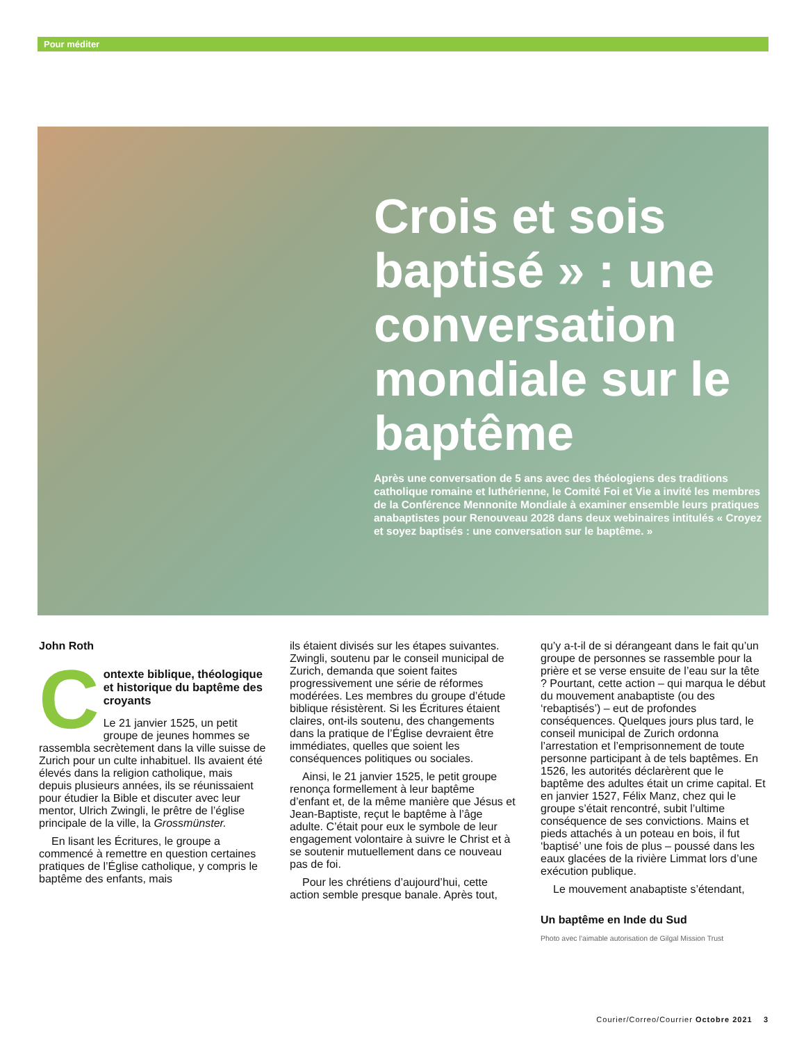Pour méditer
Crois et sois baptisé » : une conversation mondiale sur le baptême
Après une conversation de 5 ans avec des théologiens des traditions catholique romaine et luthérienne, le Comité Foi et Vie a invité les membres de la Conférence Mennonite Mondiale à examiner ensemble leurs pratiques anabaptistes pour Renouveau 2028 dans deux webinaires intitulés « Croyez et soyez baptisés : une conversation sur le baptême. »
John Roth
Contexte biblique, théologique et historique du baptême des croyants
Le 21 janvier 1525, un petit groupe de jeunes hommes se rassembla secrètement dans la ville suisse de Zurich pour un culte inhabituel. Ils avaient été élevés dans la religion catholique, mais depuis plusieurs années, ils se réunissaient pour étudier la Bible et discuter avec leur mentor, Ulrich Zwingli, le prêtre de l’église principale de la ville, la Grossmünster.
En lisant les Écritures, le groupe a commencé à remettre en question certaines pratiques de l’Église catholique, y compris le baptême des enfants, mais
ils étaient divisés sur les étapes suivantes. Zwingli, soutenu par le conseil municipal de Zurich, demanda que soient faites progressivement une série de réformes modérées. Les membres du groupe d’étude biblique résistèrent. Si les Écritures étaient claires, ont-ils soutenu, des changements dans la pratique de l’Église devraient être immédiates, quelles que soient les conséquences politiques ou sociales.
Ainsi, le 21 janvier 1525, le petit groupe renonça formellement à leur baptême d’enfant et, de la même manière que Jésus et Jean-Baptiste, reçut le baptême à l’âge adulte. C’était pour eux le symbole de leur engagement volontaire à suivre le Christ et à se soutenir mutuellement dans ce nouveau pas de foi.
Pour les chrétiens d’aujourd’hui, cette action semble presque banale. Après tout,
qu’y a-t-il de si dérangeant dans le fait qu’un groupe de personnes se rassemble pour la prière et se verse ensuite de l’eau sur la tête ? Pourtant, cette action – qui marqua le début du mouvement anabaptiste (ou des ‘rebaptisés’) – eut de profondes conséquences. Quelques jours plus tard, le conseil municipal de Zurich ordonna l’arrestation et l’emprisonnement de toute personne participant à de tels baptêmes. En 1526, les autorités déclarèrent que le baptême des adultes était un crime capital. Et en janvier 1527, Félix Manz, chez qui le groupe s’était rencontré, subit l’ultime conséquence de ses convictions. Mains et pieds attachés à un poteau en bois, il fut ‘baptisé’ une fois de plus – poussé dans les eaux glacées de la rivière Limmat lors d’une exécution publique.
Le mouvement anabaptiste s’étendant,
Un baptême en Inde du Sud
Photo avec l’aimable autorisation de Gilgal Mission Trust
Courier/Correo/Courrier Octobre 2021 3